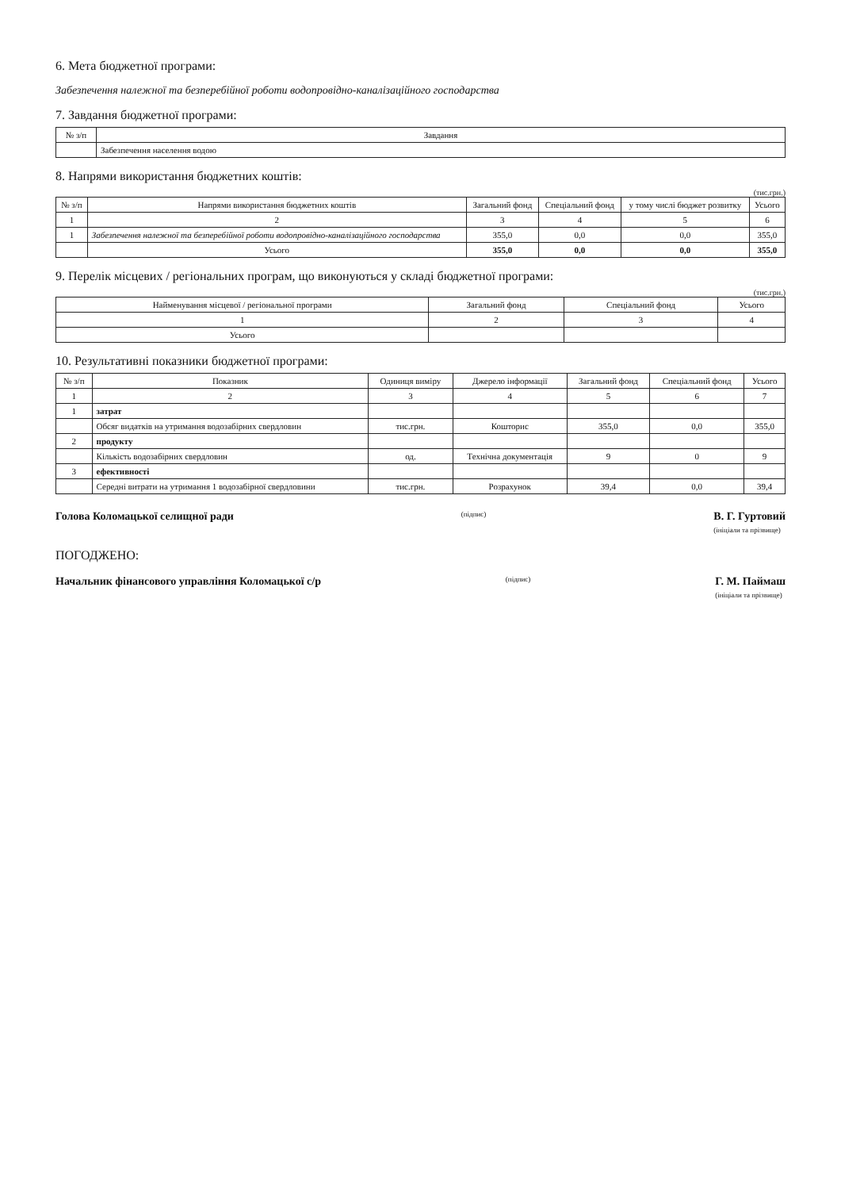6. Мета бюджетної програми:
Забезпечення належної та безперебійної роботи водопровідно-каналізаційного господарства
7. Завдання бюджетної програми:
| № з/п | Завдання |
| --- | --- |
| | Забезпечення населення водою |
8. Напрями використання бюджетних коштів:
(тис.грн.)
| № з/п | Напрями використання бюджетних коштів | Загальний фонд | Спеціальний фонд | у тому числі бюджет розвитку | Усього |
| --- | --- | --- | --- | --- | --- |
| 1 | 2 | 3 | 4 | 5 | 6 |
| 1 | Забезпечення належної та безперебійної роботи водопровідно-каналізаційного господарства | 355,0 | 0,0 | 0,0 | 355,0 |
| | Усього | 355,0 | 0,0 | 0,0 | 355,0 |
9. Перелік місцевих / регіональних програм, що виконуються у складі бюджетної програми:
(тис.грн.)
| Найменування місцевої / регіональної програми | Загальний фонд | Спеціальний фонд | Усього |
| --- | --- | --- | --- |
| 1 | 2 | 3 | 4 |
| Усього | | | |
10. Результативні показники бюджетної програми:
| № з/п | Показник | Одиниця виміру | Джерело інформації | Загальний фонд | Спеціальний фонд | Усього |
| --- | --- | --- | --- | --- | --- | --- |
| 1 | 2 | 3 | 4 | 5 | 6 | 7 |
| 1 | затрат | | | | | |
| | Обсяг видатків на утримання водозабірних свердловин | тис.грн. | Кошторис | 355,0 | 0,0 | 355,0 |
| 2 | продукту | | | | | |
| | Кількість водозабірних свердловин | од. | Технічна документація | 9 | 0 | 9 |
| 3 | ефективності | | | | | |
| | Середні витрати на утримання 1 водозабірної свердловини | тис.грн. | Розрахунок | 39,4 | 0,0 | 39,4 |
Голова Коломацької селищної ради (підпис) В. Г. Гуртовий
(ініціали та прізвище)
ПОГОДЖЕНО:
Начальник фінансового управління Коломацької с/р (підпис) Г. М. Паймаш
(ініціали та прізвище)